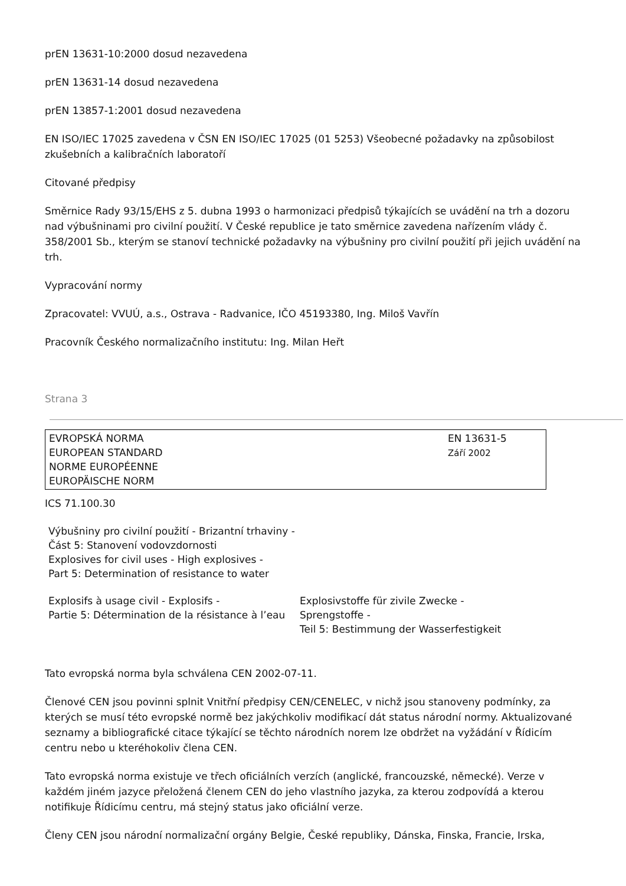prEN 13631-10:2000 dosud nezavedena
prEN 13631-14 dosud nezavedena
prEN 13857-1:2001 dosud nezavedena
EN ISO/IEC 17025 zavedena v ČSN EN ISO/IEC 17025 (01 5253) Všeobecné požadavky na způsobilost zkušebních a kalibračních laboratoří
Citované předpisy
Směrnice Rady 93/15/EHS z 5. dubna 1993 o harmonizaci předpisů týkajících se uvádění na trh a dozoru nad výbušninami pro civilní použití. V České republice je tato směrnice zavedena nařízením vlády č. 358/2001 Sb., kterým se stanoví technické požadavky na výbušniny pro civilní použití při jejich uvádění na trh.
Vypracování normy
Zpracovatel: VVUÚ, a.s., Ostrava - Radvanice, IČO 45193380, Ing. Miloš Vavřín
Pracovník Českého normalizačního institutu: Ing. Milan Heřt
Strana 3
EVROPSKÁ NORMA
EUROPEAN STANDARD
NORME EUROPÉENNE
EUROPÄISCHE NORM
EN 13631-5
Září 2002
ICS 71.100.30
Výbušniny pro civilní použití - Brizantní trhaviny -
Část 5: Stanovení vodovzdornosti
Explosives for civil uses - High explosives -
Part 5: Determination of resistance to water
Explosifs à usage civil - Explosifs -
Partie 5: Détermination de la résistance à l’eau
Explosivstoffe für zivile Zwecke -
Sprengstoffe -
Teil 5: Bestimmung der Wasserfestigkeit
Tato evropská norma byla schválena CEN 2002-07-11.
Členové CEN jsou povinni splnit Vnitřní předpisy CEN/CENELEC, v nichž jsou stanoveny podmínky, za kterých se musí této evropské normě bez jakýchkoliv modifikací dát status národní normy. Aktualizované seznamy a bibliografické citace týkající se těchto národních norem lze obdržet na vyžádání v Řídicím centru nebo u kteréhokoliv člena CEN.
Tato evropská norma existuje ve třech oficiálních verzích (anglické, francouzské, německé). Verze v každém jiném jazyce přeložená členem CEN do jeho vlastního jazyka, za kterou zodpovídá a kterou notifikuje Řídicímu centru, má stejný status jako oficiální verze.
Členy CEN jsou národní normalizační orgány Belgie, České republiky, Dánska, Finska, Francie, Irska,